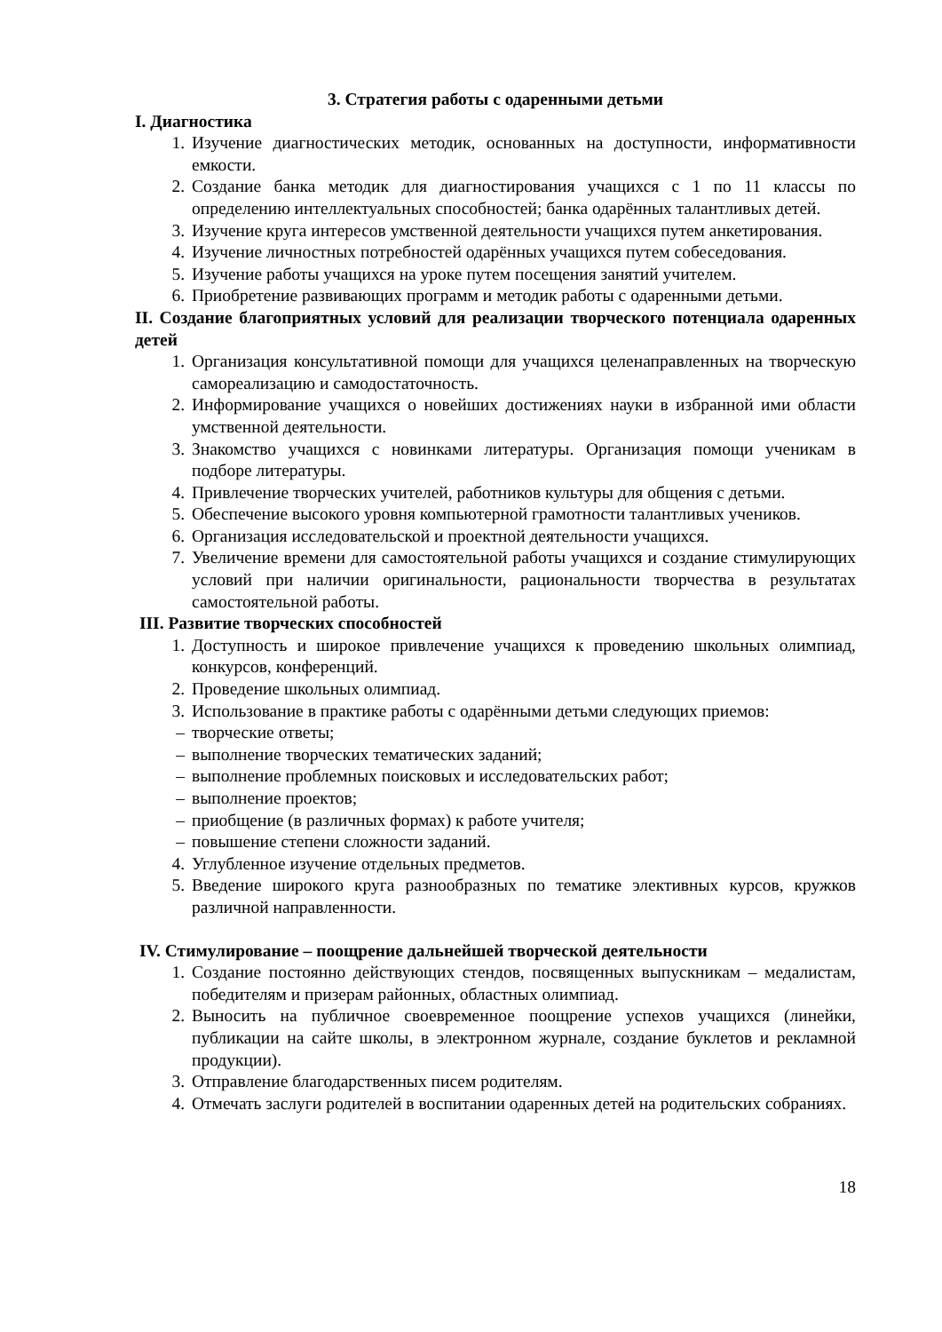3. Стратегия работы с одаренными детьми
I. Диагностика
1. Изучение диагностических методик, основанных на доступности, информативности емкости.
2. Создание банка методик для диагностирования учащихся с 1 по 11 классы по определению интеллектуальных способностей; банка одарённых талантливых детей.
3. Изучение круга интересов умственной деятельности учащихся путем анкетирования.
4. Изучение личностных потребностей одарённых учащихся путем собеседования.
5. Изучение работы учащихся на уроке путем посещения занятий учителем.
6. Приобретение развивающих программ и методик работы с одаренными детьми.
II. Создание благоприятных условий для реализации творческого потенциала одаренных детей
1. Организация консультативной помощи для учащихся целенаправленных на творческую самореализацию и самодостаточность.
2. Информирование учащихся о новейших достижениях науки в избранной ими области умственной деятельности.
3. Знакомство учащихся с новинками литературы. Организация помощи ученикам в подборе литературы.
4. Привлечение творческих учителей, работников культуры для общения с детьми.
5. Обеспечение высокого уровня компьютерной грамотности талантливых учеников.
6. Организация исследовательской и проектной деятельности учащихся.
7. Увеличение времени для самостоятельной работы учащихся и создание стимулирующих условий при наличии оригинальности, рациональности творчества в результатах самостоятельной работы.
III. Развитие творческих способностей
1. Доступность и широкое привлечение учащихся к проведению школьных олимпиад, конкурсов, конференций.
2. Проведение школьных олимпиад.
3. Использование в практике работы с одарёнными детьми следующих приемов:
– творческие ответы;
– выполнение творческих тематических заданий;
– выполнение проблемных поисковых и исследовательских работ;
– выполнение проектов;
– приобщение (в различных формах) к работе учителя;
– повышение степени сложности заданий.
4. Углубленное изучение отдельных предметов.
5. Введение широкого круга разнообразных по тематике элективных курсов, кружков различной направленности.
IV. Стимулирование – поощрение дальнейшей творческой деятельности
1. Создание постоянно действующих стендов, посвященных выпускникам – медалистам, победителям и призерам районных, областных олимпиад.
2. Выносить на публичное своевременное поощрение успехов учащихся (линейки, публикации на сайте школы, в электронном журнале, создание буклетов и рекламной продукции).
3. Отправление благодарственных писем родителям.
4. Отмечать заслуги родителей в воспитании одаренных детей на родительских собраниях.
18